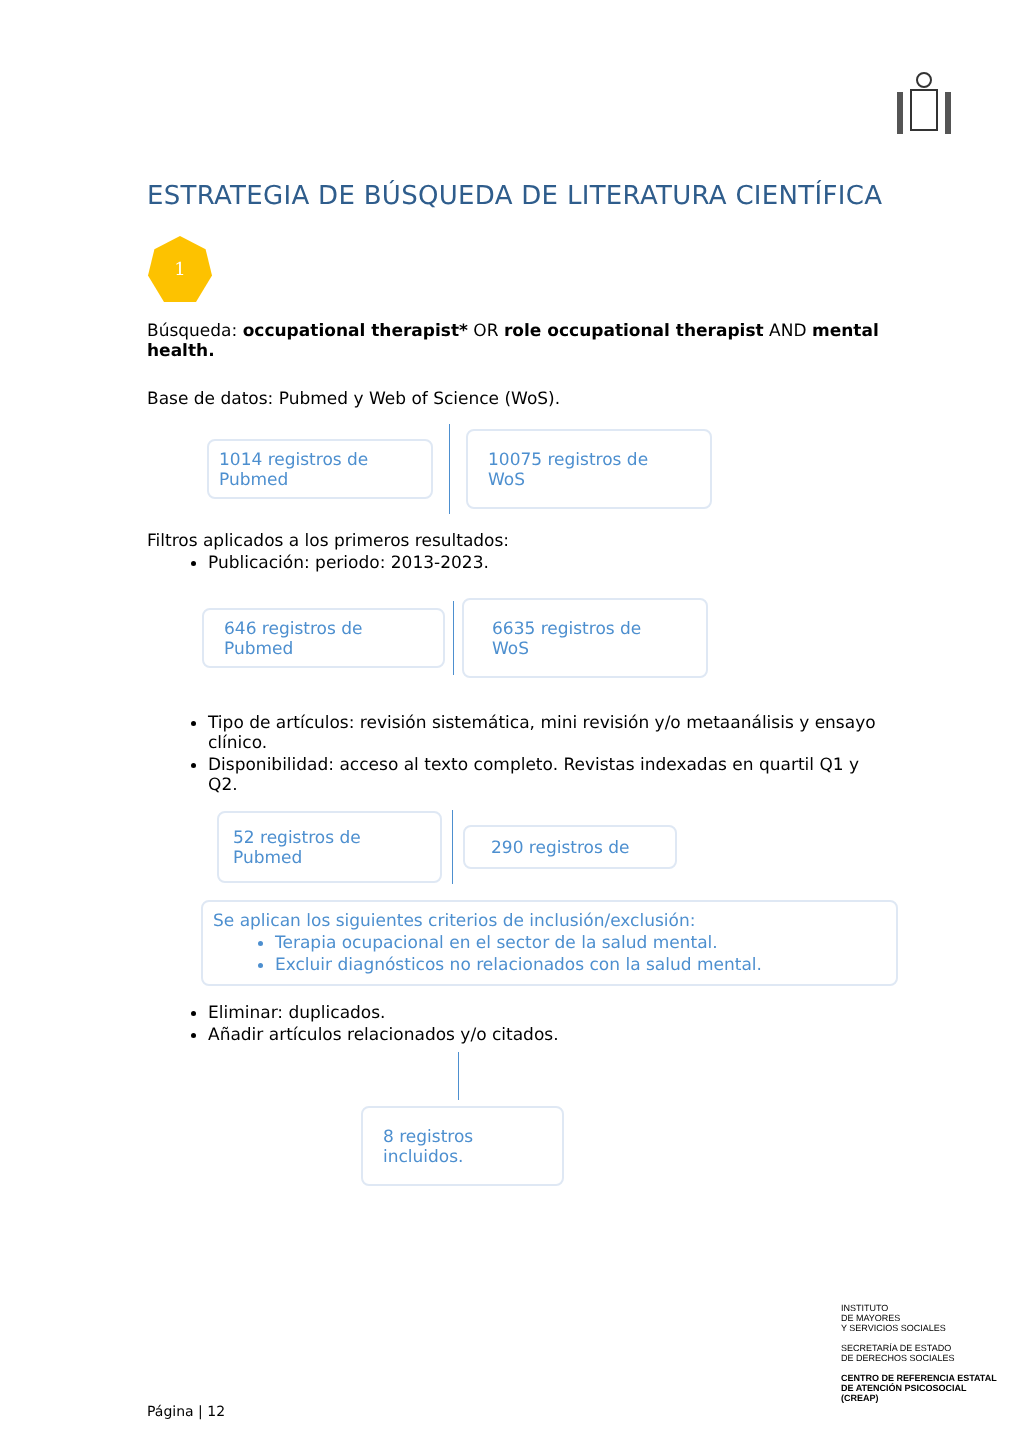ESTRATEGIA DE BÚSQUEDA DE LITERATURA CIENTÍFICA
1
Búsqueda: occupational therapist* OR role occupational therapist AND mental health.
Base de datos: Pubmed y Web of Science (WoS).
1014 registros de Pubmed
10075 registros de WoS
Filtros aplicados a los primeros resultados:
Publicación: periodo: 2013-2023.
646 registros de Pubmed
6635 registros de WoS
Tipo de artículos: revisión sistemática, mini revisión y/o metaanálisis y ensayo clínico.
Disponibilidad: acceso al texto completo. Revistas indexadas en quartil Q1 y Q2.
52 registros de Pubmed
290 registros de
Se aplican los siguientes criterios de inclusión/exclusión:
Terapia ocupacional en el sector de la salud mental.
Excluir diagnósticos no relacionados con la salud mental.
Eliminar: duplicados.
Añadir artículos relacionados y/o citados.
8 registros incluidos.
INSTITUTO
DE MAYORES
Y SERVICIOS SOCIALES
SECRETARÍA DE ESTADO
DE DERECHOS SOCIALES
CENTRO DE REFERENCIA ESTATAL
DE ATENCIÓN PSICOSOCIAL
(CREAP)
Página | 12